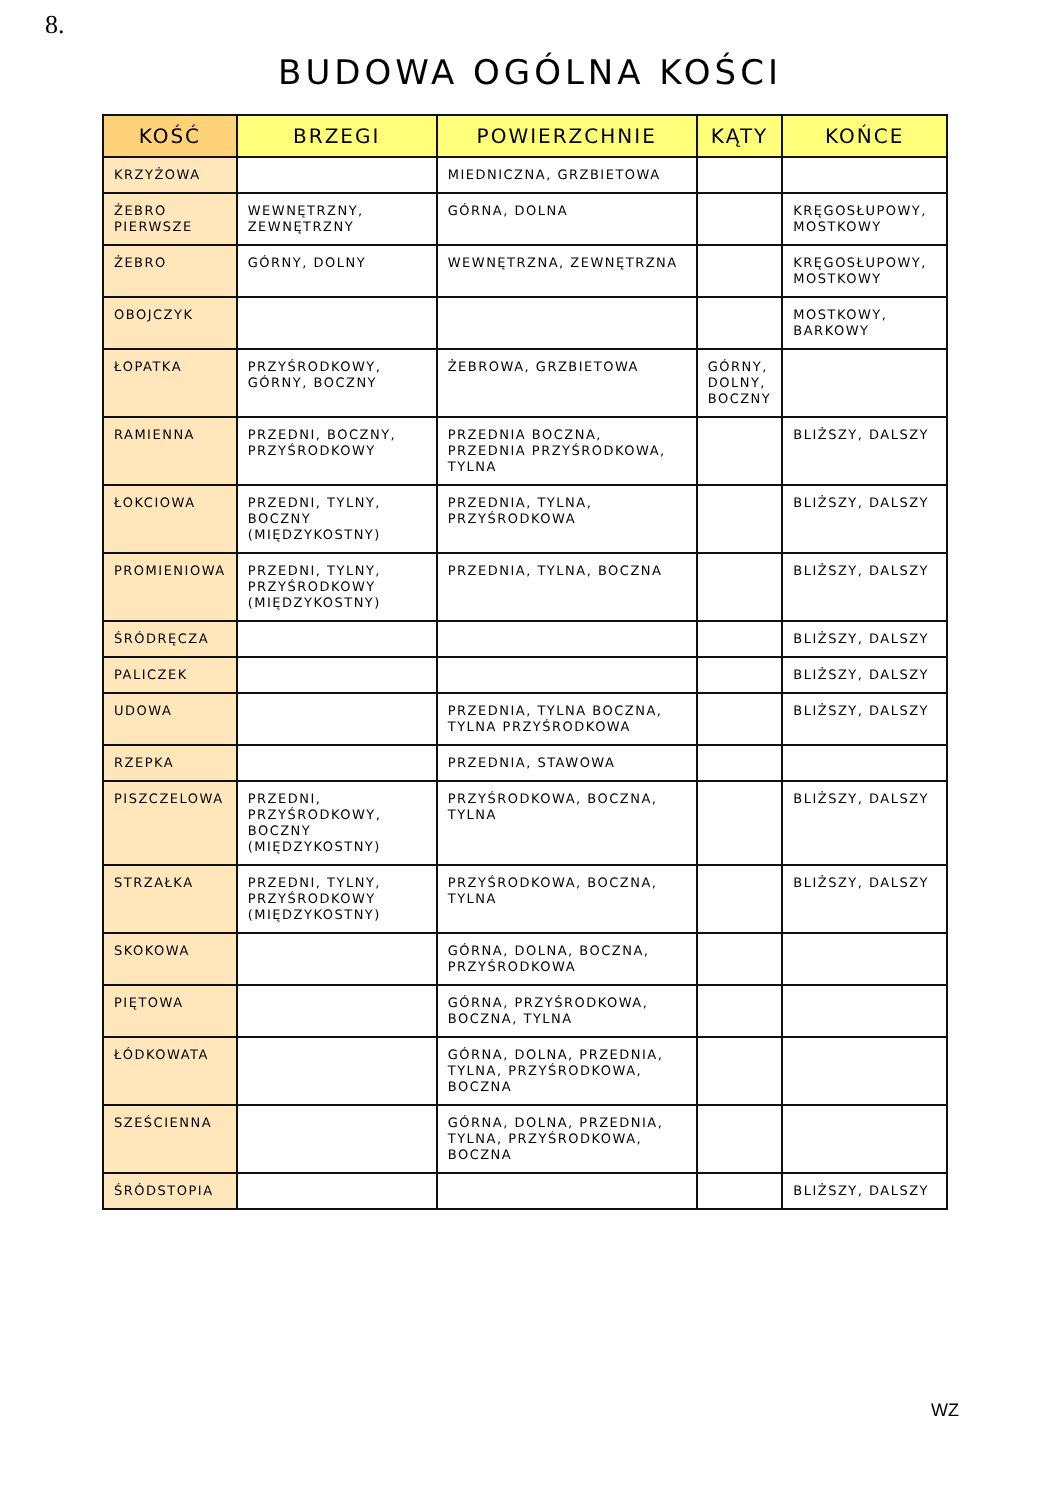8.
BUDOWA OGÓLNA KOŚCI
| KOŚĆ | BRZEGI | POWIERZCHNIE | KĄTY | KOŃCE |
| --- | --- | --- | --- | --- |
| KRZYŻOWA | | MIEDNICZNA, GRZBIETOWA | | |
| ŻEBRO PIERWSZE | WEWNĘTRZNY, ZEWNĘTRZNY | GÓRNA, DOLNA | | KRĘGOSŁUPOWY, MOSTKOWY |
| ŻEBRO | GÓRNY, DOLNY | WEWNĘTRZNA, ZEWNĘTRZNA | | KRĘGOSŁUPOWY, MOSTKOWY |
| OBOJCZYK | | | | MOSTKOWY, BARKOWY |
| ŁOPATKA | PRZYŚRODKOWY, GÓRNY, BOCZNY | ŻEBROWA, GRZBIETOWA | GÓRNY, DOLNY, BOCZNY | |
| RAMIENNA | PRZEDNI, BOCZNY, PRZYŚRODKOWY | PRZEDNIA BOCZNA, PRZEDNIA PRZYŚRODKOWA, TYLNA | | BLIŻSZY, DALSZY |
| ŁOKCIOWA | PRZEDNI, TYLNY, BOCZNY (MIĘDZYKOSTNY) | PRZEDNIA, TYLNA, PRZYŚRODKOWA | | BLIŻSZY, DALSZY |
| PROMIENIOWA | PRZEDNI, TYLNY, PRZYŚRODKOWY (MIĘDZYKOSTNY) | PRZEDNIA, TYLNA, BOCZNA | | BLIŻSZY, DALSZY |
| ŚRÓDRĘCZA | | | | BLIŻSZY, DALSZY |
| PALICZEK | | | | BLIŻSZY, DALSZY |
| UDOWA | | PRZEDNIA, TYLNA BOCZNA, TYLNA PRZYŚRODKOWA | | BLIŻSZY, DALSZY |
| RZEPKA | | PRZEDNIA, STAWOWA | | |
| PISZCZELOWA | PRZEDNI, PRZYŚRODKOWY, BOCZNY (MIĘDZYKOSTNY) | PRZYŚRODKOWA, BOCZNA, TYLNA | | BLIŻSZY, DALSZY |
| STRZAŁKA | PRZEDNI, TYLNY, PRZYŚRODKOWY (MIĘDZYKOSTNY) | PRZYŚRODKOWA, BOCZNA, TYLNA | | BLIŻSZY, DALSZY |
| SKOKOWA | | GÓRNA, DOLNA, BOCZNA, PRZYŚRODKOWA | | |
| PIĘTOWA | | GÓRNA, PRZYŚRODKOWA, BOCZNA, TYLNA | | |
| ŁÓDKOWATA | | GÓRNA, DOLNA, PRZEDNIA, TYLNA, PRZYŚRODKOWA, BOCZNA | | |
| SZEŚCIENNA | | GÓRNA, DOLNA, PRZEDNIA, TYLNA, PRZYŚRODKOWA, BOCZNA | | |
| ŚRÓDSTOPIA | | | | BLIŻSZY, DALSZY |
WZ